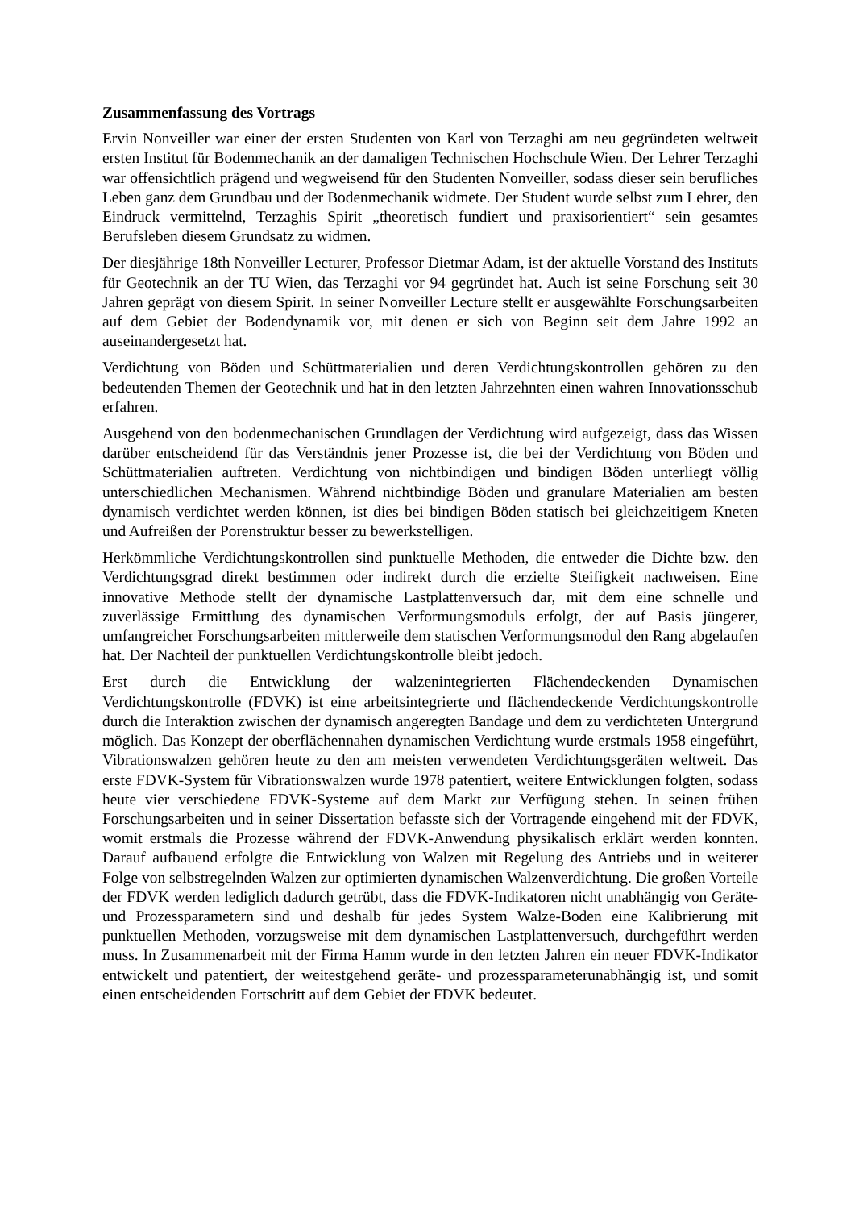Zusammenfassung des Vortrags
Ervin Nonveiller war einer der ersten Studenten von Karl von Terzaghi am neu gegründeten weltweit ersten Institut für Bodenmechanik an der damaligen Technischen Hochschule Wien. Der Lehrer Terzaghi war offensichtlich prägend und wegweisend für den Studenten Nonveiller, sodass dieser sein berufliches Leben ganz dem Grundbau und der Bodenmechanik widmete. Der Student wurde selbst zum Lehrer, den Eindruck vermittelnd, Terzaghis Spirit „theoretisch fundiert und praxisorientiert“ sein gesamtes Berufsleben diesem Grundsatz zu widmen.
Der diesjährige 18th Nonveiller Lecturer, Professor Dietmar Adam, ist der aktuelle Vorstand des Instituts für Geotechnik an der TU Wien, das Terzaghi vor 94 gegründet hat. Auch ist seine Forschung seit 30 Jahren geprägt von diesem Spirit. In seiner Nonveiller Lecture stellt er ausgewählte Forschungsarbeiten auf dem Gebiet der Bodendynamik vor, mit denen er sich von Beginn seit dem Jahre 1992 an auseinandergesetzt hat.
Verdichtung von Böden und Schüttmaterialien und deren Verdichtungskontrollen gehören zu den bedeutenden Themen der Geotechnik und hat in den letzten Jahrzehnten einen wahren Innovationsschub erfahren.
Ausgehend von den bodenmechanischen Grundlagen der Verdichtung wird aufgezeigt, dass das Wissen darüber entscheidend für das Verständnis jener Prozesse ist, die bei der Verdichtung von Böden und Schüttmaterialien auftreten. Verdichtung von nichtbindigen und bindigen Böden unterliegt völlig unterschiedlichen Mechanismen. Während nichtbindige Böden und granulare Materialien am besten dynamisch verdichtet werden können, ist dies bei bindigen Böden statisch bei gleichzeitigem Kneten und Aufreißen der Porenstruktur besser zu bewerkstelligen.
Herkömmliche Verdichtungskontrollen sind punktuelle Methoden, die entweder die Dichte bzw. den Verdichtungsgrad direkt bestimmen oder indirekt durch die erzielte Steifigkeit nachweisen. Eine innovative Methode stellt der dynamische Lastplattenversuch dar, mit dem eine schnelle und zuverlässige Ermittlung des dynamischen Verformungsmoduls erfolgt, der auf Basis jüngerer, umfangreicher Forschungsarbeiten mittlerweile dem statischen Verformungsmodul den Rang abgelaufen hat. Der Nachteil der punktuellen Verdichtungskontrolle bleibt jedoch.
Erst durch die Entwicklung der walzenintegrierten Flächendeckenden Dynamischen Verdichtungskontrolle (FDVK) ist eine arbeitsintegrierte und flächendeckende Verdichtungskontrolle durch die Interaktion zwischen der dynamisch angeregten Bandage und dem zu verdichteten Untergrund möglich. Das Konzept der oberflächennahen dynamischen Verdichtung wurde erstmals 1958 eingeführt, Vibrationswalzen gehören heute zu den am meisten verwendeten Verdichtungsgeräten weltweit. Das erste FDVK-System für Vibrationswalzen wurde 1978 patentiert, weitere Entwicklungen folgten, sodass heute vier verschiedene FDVK-Systeme auf dem Markt zur Verfügung stehen. In seinen frühen Forschungsarbeiten und in seiner Dissertation befasste sich der Vortragende eingehend mit der FDVK, womit erstmals die Prozesse während der FDVK-Anwendung physikalisch erklärt werden konnten. Darauf aufbauend erfolgte die Entwicklung von Walzen mit Regelung des Antriebs und in weiterer Folge von selbstregelnden Walzen zur optimierten dynamischen Walzenverdichtung. Die großen Vorteile der FDVK werden lediglich dadurch getrübt, dass die FDVK-Indikatoren nicht unabhängig von Geräte- und Prozessparametern sind und deshalb für jedes System Walze-Boden eine Kalibrierung mit punktuellen Methoden, vorzugsweise mit dem dynamischen Lastplattenversuch, durchgeführt werden muss. In Zusammenarbeit mit der Firma Hamm wurde in den letzten Jahren ein neuer FDVK-Indikator entwickelt und patentiert, der weitestgehend geräte- und prozessparameterunabhängig ist, und somit einen entscheidenden Fortschritt auf dem Gebiet der FDVK bedeutet.